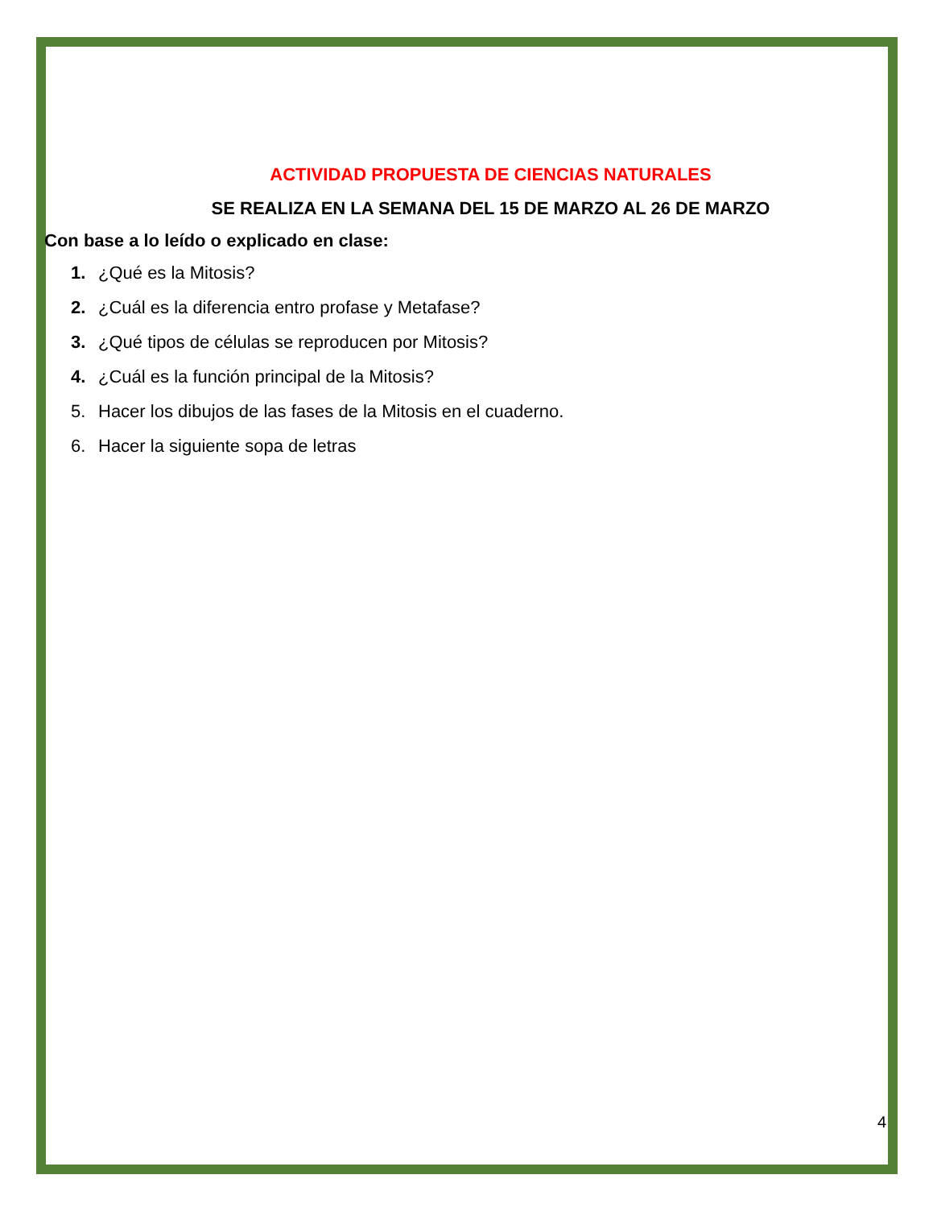ACTIVIDAD PROPUESTA DE CIENCIAS NATURALES
SE REALIZA EN LA SEMANA DEL 15 DE MARZO AL 26 DE MARZO
Con base a lo leído o explicado en clase:
1. ¿Qué es la Mitosis?
2. ¿Cuál es la diferencia entro profase y Metafase?
3. ¿Qué tipos de células se reproducen por Mitosis?
4. ¿Cuál es la función principal de la Mitosis?
5. Hacer los dibujos de las fases de la Mitosis en el cuaderno.
6. Hacer la siguiente sopa de letras
4